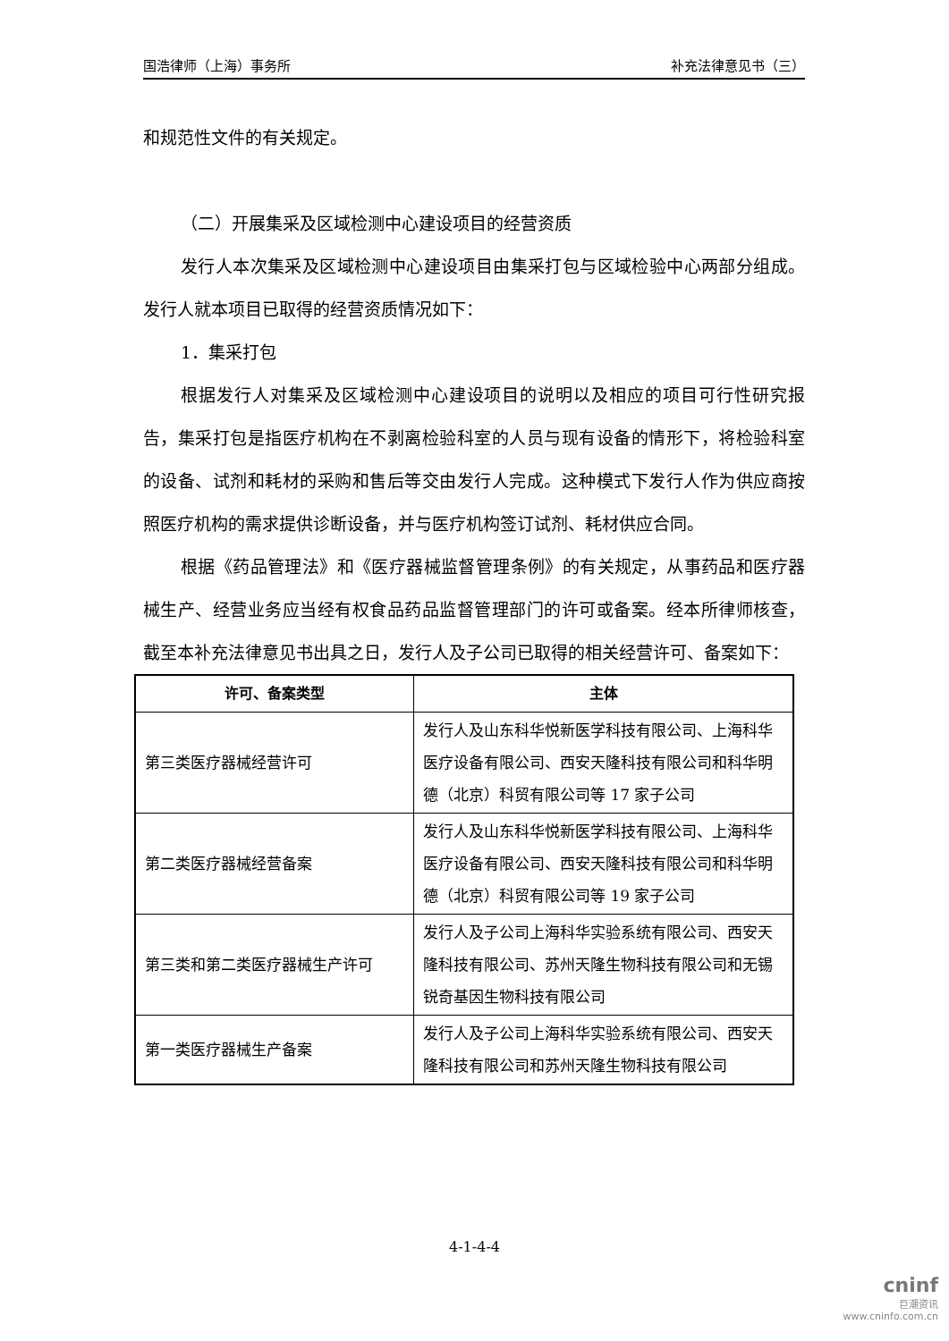国浩律师（上海）事务所 补充法律意见书（三）
和规范性文件的有关规定。
（二）开展集采及区域检测中心建设项目的经营资质
发行人本次集采及区域检测中心建设项目由集采打包与区域检验中心两部分组成。发行人就本项目已取得的经营资质情况如下：
1．集采打包
根据发行人对集采及区域检测中心建设项目的说明以及相应的项目可行性研究报告，集采打包是指医疗机构在不剥离检验科室的人员与现有设备的情形下，将检验科室的设备、试剂和耗材的采购和售后等交由发行人完成。这种模式下发行人作为供应商按照医疗机构的需求提供诊断设备，并与医疗机构签订试剂、耗材供应合同。
根据《药品管理法》和《医疗器械监督管理条例》的有关规定，从事药品和医疗器械生产、经营业务应当经有权食品药品监督管理部门的许可或备案。经本所律师核查，截至本补充法律意见书出具之日，发行人及子公司已取得的相关经营许可、备案如下：
| 许可、备案类型 | 主体 |
| --- | --- |
| 第三类医疗器械经营许可 | 发行人及山东科华悦新医学科技有限公司、上海科华医疗设备有限公司、西安天隆科技有限公司和科华明德（北京）科贸有限公司等 17 家子公司 |
| 第二类医疗器械经营备案 | 发行人及山东科华悦新医学科技有限公司、上海科华医疗设备有限公司、西安天隆科技有限公司和科华明德（北京）科贸有限公司等 19 家子公司 |
| 第三类和第二类医疗器械生产许可 | 发行人及子公司上海科华实验系统有限公司、西安天隆科技有限公司、苏州天隆生物科技有限公司和无锡锐奇基因生物科技有限公司 |
| 第一类医疗器械生产备案 | 发行人及子公司上海科华实验系统有限公司、西安天隆科技有限公司和苏州天隆生物科技有限公司 |
4-1-4-4
cninf
巨潮资讯
www.cninfo.com.cn